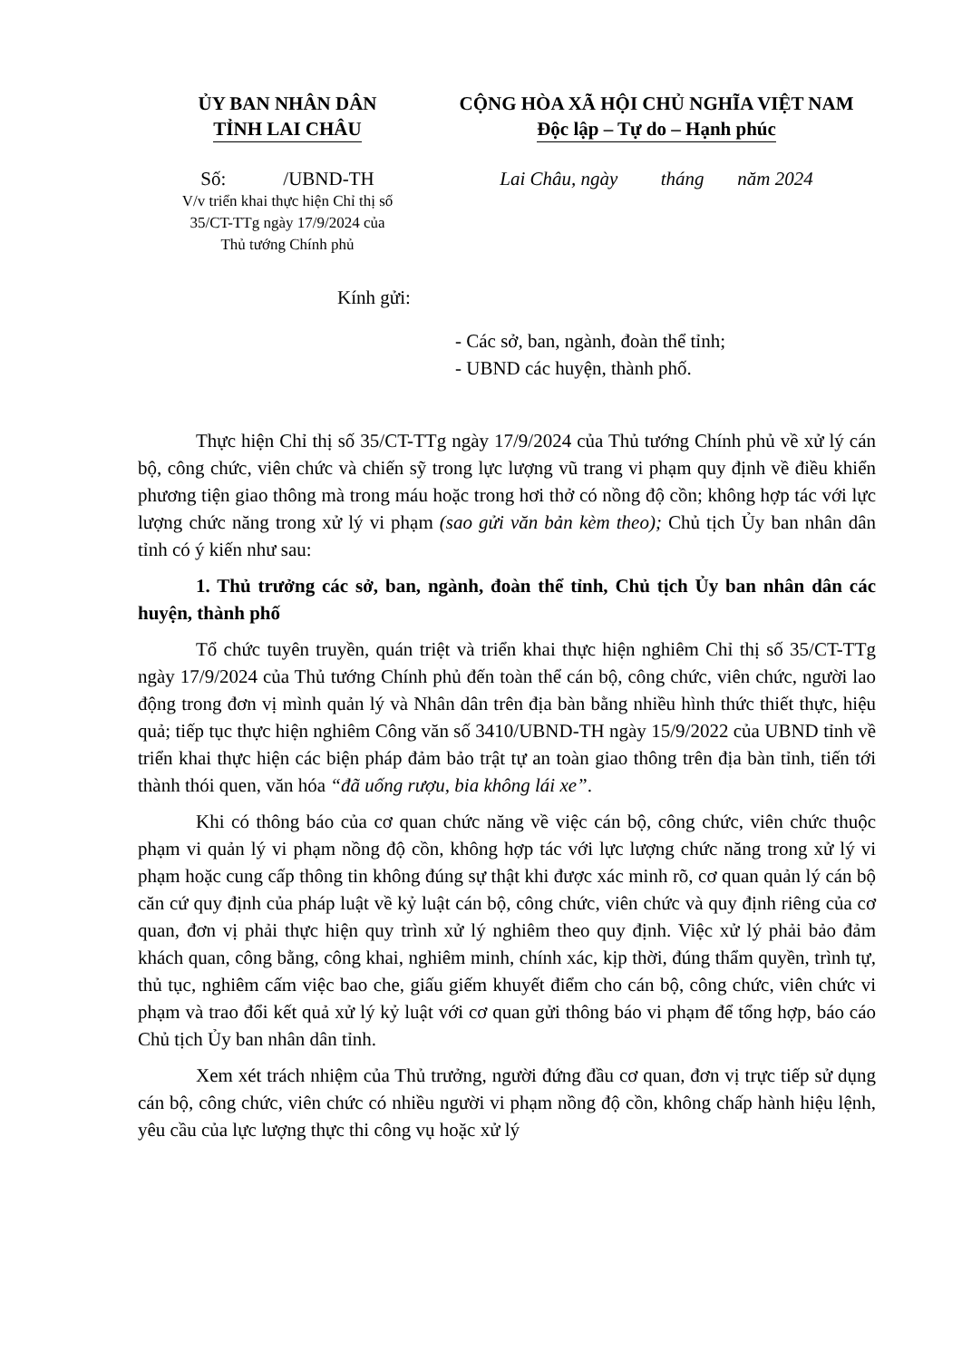ỦY BAN NHÂN DÂN
TỈNH LAI CHÂU
Số: /UBND-TH
V/v triển khai thực hiện Chỉ thị số
35/CT-TTg ngày 17/9/2024 của
Thủ tướng Chính phủ
CỘNG HÒA XÃ HỘI CHỦ NGHĨA VIỆT NAM
Độc lập – Tự do – Hạnh phúc
Lai Châu, ngày tháng năm 2024
Kính gửi:
- Các sở, ban, ngành, đoàn thể tỉnh;
- UBND các huyện, thành phố.
Thực hiện Chỉ thị số 35/CT-TTg ngày 17/9/2024 của Thủ tướng Chính phủ về xử lý cán bộ, công chức, viên chức và chiến sỹ trong lực lượng vũ trang vi phạm quy định về điều khiển phương tiện giao thông mà trong máu hoặc trong hơi thở có nồng độ cồn; không hợp tác với lực lượng chức năng trong xử lý vi phạm (sao gửi văn bản kèm theo); Chủ tịch Ủy ban nhân dân tỉnh có ý kiến như sau:
1. Thủ trưởng các sở, ban, ngành, đoàn thể tỉnh, Chủ tịch Ủy ban nhân dân các huyện, thành phố
Tổ chức tuyên truyền, quán triệt và triển khai thực hiện nghiêm Chỉ thị số 35/CT-TTg ngày 17/9/2024 của Thủ tướng Chính phủ đến toàn thể cán bộ, công chức, viên chức, người lao động trong đơn vị mình quản lý và Nhân dân trên địa bàn bằng nhiều hình thức thiết thực, hiệu quả; tiếp tục thực hiện nghiêm Công văn số 3410/UBND-TH ngày 15/9/2022 của UBND tỉnh về triển khai thực hiện các biện pháp đảm bảo trật tự an toàn giao thông trên địa bàn tỉnh, tiến tới thành thói quen, văn hóa “đã uống rượu, bia không lái xe”.
Khi có thông báo của cơ quan chức năng về việc cán bộ, công chức, viên chức thuộc phạm vi quản lý vi phạm nồng độ cồn, không hợp tác với lực lượng chức năng trong xử lý vi phạm hoặc cung cấp thông tin không đúng sự thật khi được xác minh rõ, cơ quan quản lý cán bộ căn cứ quy định của pháp luật về kỷ luật cán bộ, công chức, viên chức và quy định riêng của cơ quan, đơn vị phải thực hiện quy trình xử lý nghiêm theo quy định. Việc xử lý phải bảo đảm khách quan, công bằng, công khai, nghiêm minh, chính xác, kịp thời, đúng thẩm quyền, trình tự, thủ tục, nghiêm cấm việc bao che, giấu giếm khuyết điểm cho cán bộ, công chức, viên chức vi phạm và trao đổi kết quả xử lý kỷ luật với cơ quan gửi thông báo vi phạm để tổng hợp, báo cáo Chủ tịch Ủy ban nhân dân tỉnh.
Xem xét trách nhiệm của Thủ trưởng, người đứng đầu cơ quan, đơn vị trực tiếp sử dụng cán bộ, công chức, viên chức có nhiều người vi phạm nồng độ cồn, không chấp hành hiệu lệnh, yêu cầu của lực lượng thực thi công vụ hoặc xử lý